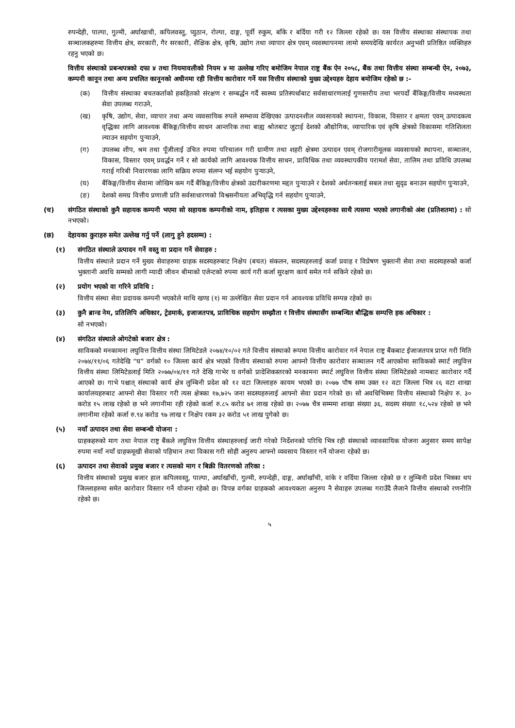रुपन्देही, पाल्पा, गुल्मी, अर्घाखाची, कपिलवस्तु, प्युठान, रोल्पा, दाङ्ग, पूर्वी रुकुम, बाँके र बर्दिया गरी १२ जिल्ला रहेको छ। यस वित्तीय संस्थाका संस्थापक तथा सञ्चालकहरुमा वित्तीय क्षेत्र, सरकारी, गैर सरकारी, शैक्षिक क्षेत्र, कृषि, उद्योग तथा व्यापार क्षेत्र एवम् व्यवस्थापनमा लामो समयदेखि कार्यरत अनुभवी प्रतिष्ठित व्यक्तिहरु रहनु भएको छ।
वित्तीय संस्थाको प्रबन्धपत्रको दफा ४ तथा नियमावलीको नियम ४ मा उल्लेख गरिए बमोजिम नेपाल राष्ट्र बैंक ऐन २०५८, बैंक तथा वित्तीय संस्था सम्बन्धी ऐन, २०७३, कम्पनी कानून तथा अन्य प्रचलित कानूनको अधीनमा रही वित्तीय कारोवार गर्ने यस वित्तीय संस्थाको मुख्य उद्देश्यहरु देहाय बमोजिम रहेको छ :-
(क) वित्तीय संस्थाका बचतकर्ताको हकहितको संरक्षण र सम्बर्द्धन गर्दै स्वस्थ्य प्रतिस्पर्धाबाट सर्वसाधारणलाई गुणस्तरीय तथा भरपर्दो बैंकिङ्ग/वित्तीय मध्यस्थता सेवा उपलब्ध गराउने,
(ख) कृषि, उद्योग, सेवा, व्यापार तथा अन्य व्यवसायिक रुपले सम्भाव्य देखिएका उत्पादनशील व्यवसायको स्थापना, विकास, विस्तार र क्षमता एवम् उत्पादकत्व वृद्धिका लागि आवश्यक बैंकिङ्ग/वित्तीय साधन आन्तरिक तथा बाह्य श्रोतबाट जुटाई देशको औद्योगिक, व्यापारिक एवं कृषि क्षेत्रको विकासमा गतिशिलता ल्याउन सहयोग पुऱ्याउने,
(ग) उपलब्ध शीप, श्रम तथा पूँजीलाई उचित रुपमा परिचालन गरी ग्रामीण तथा शहरी क्षेत्रमा उत्पादन एवम् रोजगारीमूलक व्यवसायको स्थापना, सञ्चालन, विकास, विस्तार एवम् प्रवर्द्धन गर्ने र सो कार्यको लागि आवश्यक वित्तीय साधन, प्राविधिक तथा व्यवस्थापकीय परामर्श सेवा, तालिम तथा प्रविधि उपलब्ध गराई गरिबी निवारणका लागि सक्रिय रुपमा संलग्न भई सहयोग पुऱ्याउने,
(घ) बैंकिङ्ग/वित्तीय सेवामा जोखिम कम गर्दै बैंकिङ्ग/वित्तीय क्षेत्रको उदारीकरणमा मद्दत पुऱ्याउने र देशको अर्थतन्त्रलाई सबल तथा सुदृढ बनाउन सहयोग पुऱ्याउने,
(ङ) देशको समग्र वित्तीय प्रणाली प्रति सर्वसाधारणको विश्वसनीयता अभिवृद्धि गर्न सहयोग पुऱ्याउने,
(च) संगठित संस्थाको कुनै सहायक कम्पनी भएमा सो सहायक कम्पनीको नाम, इतिहास र त्यसका मुख्य उद्देश्यहरुका साथै त्यसमा भएको लगानीको अंश (प्रतिशतमा) : सो नभएको।
(छ) देहायका कुराहरु समेत उल्लेख गर्नु पर्ने (लागु हुने हदसम्म) :
(१) संगठित संस्थाले उत्पादन गर्ने वस्तु वा प्रदान गर्ने सेवाहरु :
वित्तीय संस्थाले प्रदान गर्ने मुख्य सेवाहरुमा ग्राहक सदस्यहरुबाट निक्षेप (बचत) संकलन, सदस्यहरुलाई कर्जा प्रवाह र विप्रेषण भुक्तानी सेवा तथा सदस्यहरुको कर्जा भुक्तानी अवधि सम्मको लागी म्यादी जीवन बीमाको एजेन्टको रुपमा कार्य गरी कर्जा सुरक्षण कार्य समेत गर्न सकिने रहेको छ।
(२) प्रयोग भएको वा गरिने प्रविधि :
वित्तीय संस्था सेवा प्रदायक कम्पनी भएकोले माथि खण्ड (१) मा उल्लेखित सेवा प्रदान गर्न आवश्यक प्रविधि सम्पन्न रहेको छ।
(३) कुनै ब्रान्ड नेम, प्रतिलिपि अधिकार, ट्रेडमार्क, इजाजतपत्र, प्राविधिक सहयोग सम्झौता र वित्तीय संस्थासँग सम्बन्धित बौद्धिक सम्पत्ति हक अधिकार :
सो नभएको।
(४) संगठित संस्थाले ओगटेको बजार क्षेत्र :
साविकको मनकामना लघुवित्त वित्तीय संस्था लिमिटेडले २०७४/१०/०२ गते वित्तीय संस्थाको रूपमा वित्तीय कारोवार गर्न नेपाल राष्ट्र बैंकबाट ईजाजतपत्र प्राप्त गरी मिति २०७४/११/०६ गतेदेखि “घ” वर्गको १० जिल्ला कार्य क्षेत्र भएको वित्तीय संस्थाको रुपमा आफ्नो वित्तीय कारोवार सञ्चालन गर्दै आएकोमा साविकको स्मार्ट लघुवित्त वित्तीय संस्था लिमिटेडलाई मिति २०७७/०४/११ गते देखि गाभेर घ वर्गको प्रादेशिकस्तरको मनकामना स्मार्ट लघुवित्त वित्तीय संस्था लिमिटेडको नामबाट कारोवार गर्दै आएको छ। गाभे पश्चात् संस्थाको कार्य क्षेत्र लुम्बिनी प्रदेश को १२ वटा जिल्लाहरु कायम भएको छ। २०७७ पौष सम्म उक्त १२ वटा जिल्ला भित्र २६ वटा शाखा कार्यालयहरुबाट आफ्नो सेवा विस्तार गरी त्यस क्षेत्रका १७,७२५ जना सदस्यहरुलाई आफ्नो सेवा प्रदान गरेको छ। सो अवधिभित्रमा वित्तीय संस्थाको निक्षेप रु. ३० करोड १५ लाख रहेको छ भने लगानीमा रही रहेको कर्जा रु.८५ करोड ७१ लाख रहेको छ। २०७७ चैत्र सम्ममा शाखा संख्या ३६, सदस्य संख्या १८,५२४ रहेको छ भने लगानीमा रहेको कर्जा रु.९४ करोड ९७ लाख र निक्षेप रकम ३२ करोड ५१ लाख पुगेको छ।
(५) नयाँ उत्पादन तथा सेवा सम्बन्धी योजना :
ग्राहकहरुको माग तथा नेपाल राष्ट्र बैंकले लघुवित्त वित्तीय संस्थाहरुलाई जारी गरेको निर्देशनको परिधि भित्र रही संस्थाको व्यावसायिक योजना अनुसार समय सापेक्ष रुपमा नयाँ नयाँ ग्राहकमूखी सेवाको पहिचान तथा विकास गरी सोही अनुरुप आफ्नो व्यवसाय विस्तार गर्ने योजना रहेको छ।
(६) उत्पादन तथा सेवाको प्रमुख बजार र त्यसको माग र बिक्री वितरणको तरिका :
वित्तीय संस्थाको प्रमुख बजार हाल कपिलवस्तु, पाल्पा, अर्घाखाँची, गुल्मी, रुपन्देही, दाङ्ग, अर्घाखाँची, वांके र वर्दिया जिल्ला रहेको छ र लुम्बिनी प्रदेश भित्रका थप जिल्लाहरुमा समेत कारोवार विस्तार गर्ने योजना रहेको छ। विपन्न वर्गका ग्राहकको आवश्यकता अनुरुप नै सेवाहरु उपलब्ध गराउँदै लैजाने वित्तीय संस्थाको रणनीति रहेको छ।
५